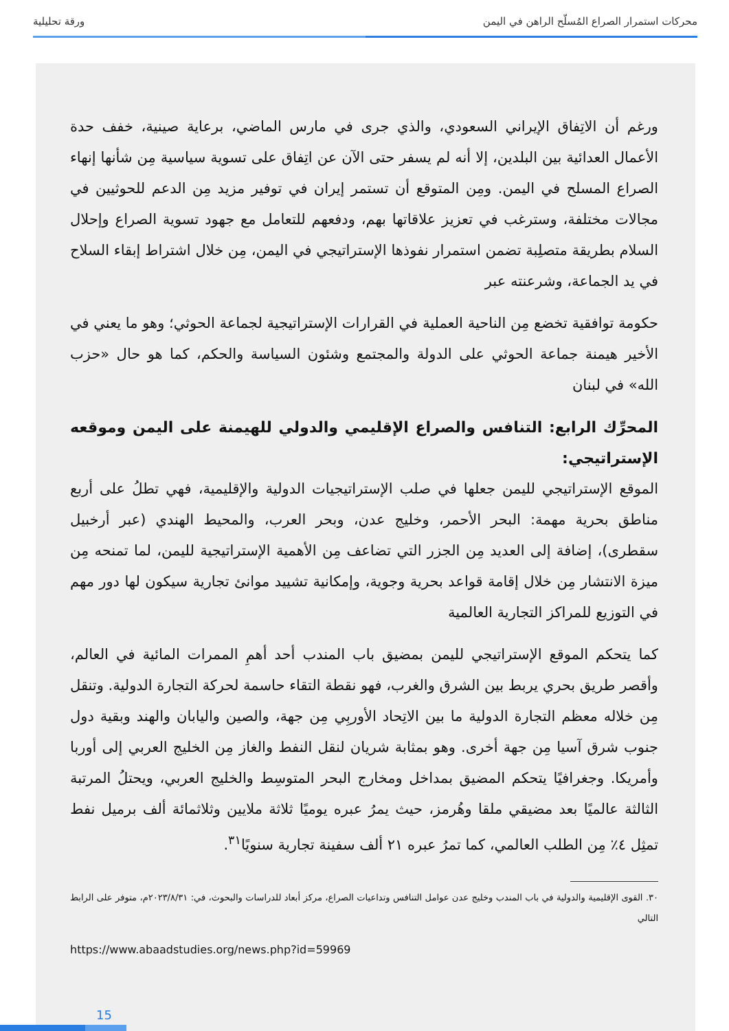محركات استمرار الصراع المُسلّح الراهن في اليمن ورقة تحليلية
ورغم أن الاتِفاق الإيراني السعودي، والذي جرى في مارس الماضي، برعاية صينية، خفف حدة الأعمال العدائية بين البلدين، إلا أنه لم يسفر حتى الآن عن اتِفاق على تسوية سياسية مِن شأنها إنهاء الصراع المسلح في اليمن. ومِن المتوقع أن تستمر إيران في توفير مزيد مِن الدعم للحوثيين في مجالات مختلفة، وسترغب في تعزيز علاقاتها بهم، ودفعهم للتعامل مع جهود تسوية الصراع وإحلال السلام بطريقة متصلِبة تضمن استمرار نفوذها الإستراتيجي في اليمن، مِن خلال اشتراط إبقاء السلاح في يد الجماعة، وشرعنته عبر
حكومة توافقية تخضع مِن الناحية العملية في القرارات الإستراتيجية لجماعة الحوثي؛ وهو ما يعني في الأخير هيمنة جماعة الحوثي على الدولة والمجتمع وشئون السياسة والحكم، كما هو حال «حزب الله» في لبنان
المحرِّك الرابع: التنافس والصراع الإقليمي والدولي للهيمنة على اليمن وموقعه الإستراتيجي:
الموقع الإستراتيجي لليمن جعلها في صلب الإستراتيجيات الدولية والإقليمية، فهي تطلُ على أربع مناطق بحرية مهمة: البحر الأحمر، وخليج عدن، وبحر العرب، والمحيط الهندي (عبر أرخبيل سقطرى)، إضافة إلى العديد مِن الجزر التي تضاعف مِن الأهمية الإستراتيجية لليمن، لما تمنحه مِن ميزة الانتشار مِن خلال إقامة قواعد بحرية وجوية، وإمكانية تشييد موانئ تجارية سيكون لها دور مهم في التوزيع للمراكز التجارية العالمية
كما يتحكم الموقع الإستراتيجي لليمن بمضيق باب المندب أحد أهمِ الممرات المائية في العالم، وأقصر طريق بحري يربط بين الشرق والغرب، فهو نقطة التقاء حاسمة لحركة التجارة الدولية. وتنقل مِن خلاله معظم التجارة الدولية ما بين الاتِحاد الأوربِي مِن جهة، والصين واليابان والهند وبقية دول جنوب شرق آسيا مِن جهة أخرى. وهو بمثابة شريان لنقل النفط والغاز مِن الخليج العربي إلى أوربا وأمريكا. وجغرافيًا يتحكم المضيق بمداخل ومخارج البحر المتوسِط والخليج العربي، ويحتلُ المرتبة الثالثة عالميًا بعد مضيقي ملقا وهُرمز، حيث يمرُ عبره يوميًا ثلاثة ملايين وثلاثمائة ألف برميل نفط تمثِل ٤٪ مِن الطلب العالمي، كما تمرُ عبره ٢١ ألف سفينة تجارية سنويًا<sup>٣١</sup>.
٣٠. القوى الإقليمية والدولية في باب المندب وخليج عدن عوامل التنافس وتداعيات الصراع، مركز أبعاد للدراسات والبحوث، في: ٢٠٢٣/٨/٣١م، متوفر على الرابط التالي
https://www.abaadstudies.org/news.php?id=59969
15